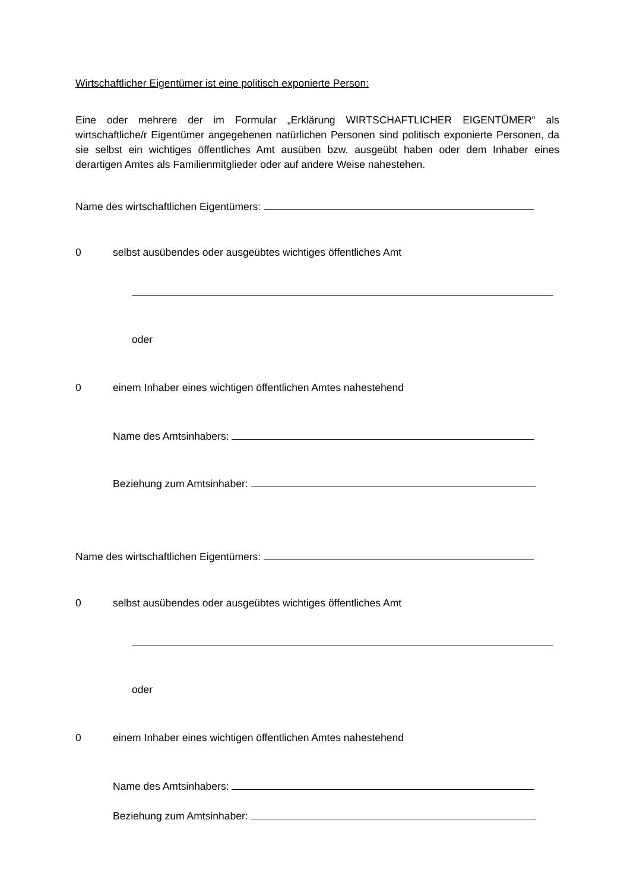Wirtschaftlicher Eigentümer ist eine politisch exponierte Person:
Eine oder mehrere der im Formular „Erklärung WIRTSCHAFTLICHER EIGENTÜMER“ als wirtschaftliche/r Eigentümer angegebenen natürlichen Personen sind politisch exponierte Personen, da sie selbst ein wichtiges öffentliches Amt ausüben bzw. ausgeübt haben oder dem Inhaber eines derartigen Amtes als Familienmitglieder oder auf andere Weise nahestehen.
Name des wirtschaftlichen Eigentümers:
0 selbst ausübendes oder ausgeübtes wichtiges öffentliches Amt
oder
0 einem Inhaber eines wichtigen öffentlichen Amtes nahestehend
Name des Amtsinhabers:
Beziehung zum Amtsinhaber:
Name des wirtschaftlichen Eigentümers:
0 selbst ausübendes oder ausgeübtes wichtiges öffentliches Amt
oder
0 einem Inhaber eines wichtigen öffentlichen Amtes nahestehend
Name des Amtsinhabers:
Beziehung zum Amtsinhaber: